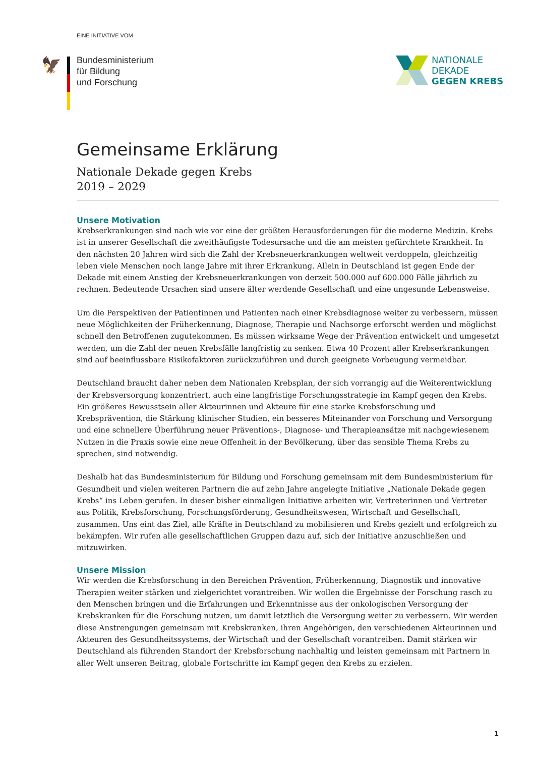EINE INITIATIVE VOM
🦅
Bundesministerium
für Bildung
und Forschung
NATIONALE
DEKADE
GEGEN KREBS
Gemeinsame Erklärung
Nationale Dekade gegen Krebs
2019 – 2029
Unsere Motivation
Krebserkrankungen sind nach wie vor eine der größten Herausforderungen für die moderne Medizin. Krebs ist in unserer Gesellschaft die zweithäufigste Todesursache und die am meisten gefürchtete Krankheit. In den nächsten 20 Jahren wird sich die Zahl der Krebsneuerkrankungen weltweit verdoppeln, gleichzeitig leben viele Menschen noch lange Jahre mit ihrer Erkrankung. Allein in Deutschland ist gegen Ende der Dekade mit einem Anstieg der Krebsneuerkrankungen von derzeit 500.000 auf 600.000 Fälle jährlich zu rechnen. Bedeutende Ursachen sind unsere älter werdende Gesellschaft und eine ungesunde Lebensweise.
Um die Perspektiven der Patientinnen und Patienten nach einer Krebsdiagnose weiter zu verbessern, müssen neue Möglichkeiten der Früherkennung, Diagnose, Therapie und Nachsorge erforscht werden und möglichst schnell den Betroffenen zugutekommen. Es müssen wirksame Wege der Prävention entwickelt und umgesetzt werden, um die Zahl der neuen Krebsfälle langfristig zu senken. Etwa 40 Prozent aller Krebserkrankungen sind auf beeinflussbare Risikofaktoren zurückzuführen und durch geeignete Vorbeugung vermeidbar.
Deutschland braucht daher neben dem Nationalen Krebsplan, der sich vorrangig auf die Weiterentwicklung der Krebsversorgung konzentriert, auch eine langfristige Forschungsstrategie im Kampf gegen den Krebs. Ein größeres Bewusstsein aller Akteurinnen und Akteure für eine starke Krebsforschung und Krebsprävention, die Stärkung klinischer Studien, ein besseres Miteinander von Forschung und Versorgung und eine schnellere Überführung neuer Präventions-, Diagnose- und Therapieansätze mit nachgewiesenem Nutzen in die Praxis sowie eine neue Offenheit in der Bevölkerung, über das sensible Thema Krebs zu sprechen, sind notwendig.
Deshalb hat das Bundesministerium für Bildung und Forschung gemeinsam mit dem Bundesministerium für Gesundheit und vielen weiteren Partnern die auf zehn Jahre angelegte Initiative „Nationale Dekade gegen Krebs“ ins Leben gerufen. In dieser bisher einmaligen Initiative arbeiten wir, Vertreterinnen und Vertreter aus Politik, Krebsforschung, Forschungsförderung, Gesundheitswesen, Wirtschaft und Gesellschaft, zusammen. Uns eint das Ziel, alle Kräfte in Deutschland zu mobilisieren und Krebs gezielt und erfolgreich zu bekämpfen. Wir rufen alle gesellschaftlichen Gruppen dazu auf, sich der Initiative anzuschließen und mitzuwirken.
Unsere Mission
Wir werden die Krebsforschung in den Bereichen Prävention, Früherkennung, Diagnostik und innovative Therapien weiter stärken und zielgerichtet vorantreiben. Wir wollen die Ergebnisse der Forschung rasch zu den Menschen bringen und die Erfahrungen und Erkenntnisse aus der onkologischen Versorgung der Krebskranken für die Forschung nutzen, um damit letztlich die Versorgung weiter zu verbessern. Wir werden diese Anstrengungen gemeinsam mit Krebskranken, ihren Angehörigen, den verschiedenen Akteurinnen und Akteuren des Gesund­heitssystems, der Wirtschaft und der Gesellschaft vorantreiben. Damit stärken wir Deutschland als führenden Standort der Krebsforschung nachhaltig und leisten gemeinsam mit Partnern in aller Welt unseren Beitrag, globale Fortschritte im Kampf gegen den Krebs zu erzielen.
1